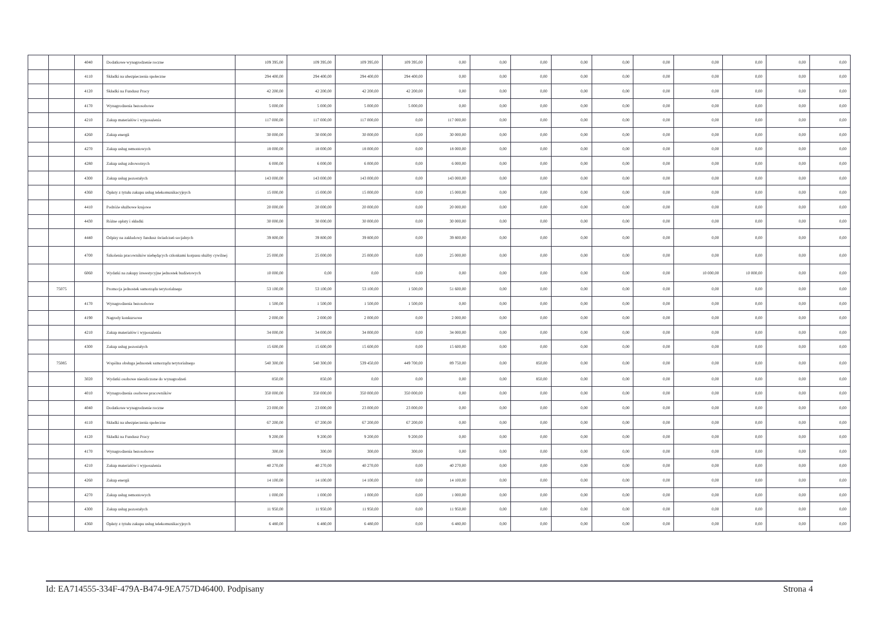| | | 4040 | Dodatkowe wynagrodzenie roczne | 109 395,00 | 109 395,00 | 109 395,00 | 109 395,00 | 0,00 | 0,00 | 0,00 | 0,00 | 0,00 | 0,00 | 0,00 | 0,00 | 0,00 | 0,00 |
| | | 4110 | Składki na ubezpieczenia społeczne | 294 400,00 | 294 400,00 | 294 400,00 | 294 400,00 | 0,00 | 0,00 | 0,00 | 0,00 | 0,00 | 0,00 | 0,00 | 0,00 | 0,00 | 0,00 |
| | | 4120 | Składki na Fundusz Pracy | 42 200,00 | 42 200,00 | 42 200,00 | 42 200,00 | 0,00 | 0,00 | 0,00 | 0,00 | 0,00 | 0,00 | 0,00 | 0,00 | 0,00 | 0,00 |
| | | 4170 | Wynagrodzenia bezosobowe | 5 000,00 | 5 000,00 | 5 000,00 | 5 000,00 | 0,00 | 0,00 | 0,00 | 0,00 | 0,00 | 0,00 | 0,00 | 0,00 | 0,00 | 0,00 |
| | | 4210 | Zakup materiałów i wyposażenia | 117 000,00 | 117 000,00 | 117 000,00 | 0,00 | 117 000,00 | 0,00 | 0,00 | 0,00 | 0,00 | 0,00 | 0,00 | 0,00 | 0,00 | 0,00 |
| | | 4260 | Zakup energii | 30 000,00 | 30 000,00 | 30 000,00 | 0,00 | 30 000,00 | 0,00 | 0,00 | 0,00 | 0,00 | 0,00 | 0,00 | 0,00 | 0,00 | 0,00 |
| | | 4270 | Zakup usług remontowych | 18 000,00 | 18 000,00 | 18 000,00 | 0,00 | 18 000,00 | 0,00 | 0,00 | 0,00 | 0,00 | 0,00 | 0,00 | 0,00 | 0,00 | 0,00 |
| | | 4280 | Zakup usług zdrowotnych | 6 000,00 | 6 000,00 | 6 000,00 | 0,00 | 6 000,00 | 0,00 | 0,00 | 0,00 | 0,00 | 0,00 | 0,00 | 0,00 | 0,00 | 0,00 |
| | | 4300 | Zakup usług pozostałych | 143 000,00 | 143 000,00 | 143 000,00 | 0,00 | 143 000,00 | 0,00 | 0,00 | 0,00 | 0,00 | 0,00 | 0,00 | 0,00 | 0,00 | 0,00 |
| | | 4360 | Opłaty z tytułu zakupu usług telekomunikacyjnych | 15 000,00 | 15 000,00 | 15 000,00 | 0,00 | 15 000,00 | 0,00 | 0,00 | 0,00 | 0,00 | 0,00 | 0,00 | 0,00 | 0,00 | 0,00 |
| | | 4410 | Podróże służbowe krajowe | 20 000,00 | 20 000,00 | 20 000,00 | 0,00 | 20 000,00 | 0,00 | 0,00 | 0,00 | 0,00 | 0,00 | 0,00 | 0,00 | 0,00 | 0,00 |
| | | 4430 | Różne opłaty i składki | 30 000,00 | 30 000,00 | 30 000,00 | 0,00 | 30 000,00 | 0,00 | 0,00 | 0,00 | 0,00 | 0,00 | 0,00 | 0,00 | 0,00 | 0,00 |
| | | 4440 | Odpisy na zakładowy fundusz świadczeń socjalnych | 39 800,00 | 39 800,00 | 39 800,00 | 0,00 | 39 800,00 | 0,00 | 0,00 | 0,00 | 0,00 | 0,00 | 0,00 | 0,00 | 0,00 | 0,00 |
| | | 4700 | Szkolenia pracowników niebędących członkami korpusu służby cywilnej | 25 000,00 | 25 000,00 | 25 000,00 | 0,00 | 25 000,00 | 0,00 | 0,00 | 0,00 | 0,00 | 0,00 | 0,00 | 0,00 | 0,00 | 0,00 |
| | | 6060 | Wydatki na zakupy inwestycyjne jednostek budżetowych | 10 000,00 | 0,00 | 0,00 | 0,00 | 0,00 | 0,00 | 0,00 | 0,00 | 0,00 | 0,00 | 10 000,00 | 10 000,00 | 0,00 | 0,00 |
| | 75075 | | Promocja jednostek samorządu terytorialnego | 53 100,00 | 53 100,00 | 53 100,00 | 1 500,00 | 51 600,00 | 0,00 | 0,00 | 0,00 | 0,00 | 0,00 | 0,00 | 0,00 | 0,00 | 0,00 |
| | | 4170 | Wynagrodzenia bezosobowe | 1 500,00 | 1 500,00 | 1 500,00 | 1 500,00 | 0,00 | 0,00 | 0,00 | 0,00 | 0,00 | 0,00 | 0,00 | 0,00 | 0,00 | 0,00 |
| | | 4190 | Nagrody konkursowe | 2 000,00 | 2 000,00 | 2 000,00 | 0,00 | 2 000,00 | 0,00 | 0,00 | 0,00 | 0,00 | 0,00 | 0,00 | 0,00 | 0,00 | 0,00 |
| | | 4210 | Zakup materiałów i wyposażenia | 34 000,00 | 34 000,00 | 34 000,00 | 0,00 | 34 000,00 | 0,00 | 0,00 | 0,00 | 0,00 | 0,00 | 0,00 | 0,00 | 0,00 | 0,00 |
| | | 4300 | Zakup usług pozostałych | 15 600,00 | 15 600,00 | 15 600,00 | 0,00 | 15 600,00 | 0,00 | 0,00 | 0,00 | 0,00 | 0,00 | 0,00 | 0,00 | 0,00 | 0,00 |
| | 75085 | | Wspólna obsługa jednostek samorządu terytorialnego | 540 300,00 | 540 300,00 | 539 450,00 | 449 700,00 | 89 750,00 | 0,00 | 850,00 | 0,00 | 0,00 | 0,00 | 0,00 | 0,00 | 0,00 | 0,00 |
| | | 3020 | Wydatki osobowe niezaliczone do wynagrodzeń | 850,00 | 850,00 | 0,00 | 0,00 | 0,00 | 0,00 | 850,00 | 0,00 | 0,00 | 0,00 | 0,00 | 0,00 | 0,00 | 0,00 |
| | | 4010 | Wynagrodzenia osobowe pracowników | 350 000,00 | 350 000,00 | 350 000,00 | 350 000,00 | 0,00 | 0,00 | 0,00 | 0,00 | 0,00 | 0,00 | 0,00 | 0,00 | 0,00 | 0,00 |
| | | 4040 | Dodatkowe wynagrodzenie roczne | 23 000,00 | 23 000,00 | 23 000,00 | 23 000,00 | 0,00 | 0,00 | 0,00 | 0,00 | 0,00 | 0,00 | 0,00 | 0,00 | 0,00 | 0,00 |
| | | 4110 | Składki na ubezpieczenia społeczne | 67 200,00 | 67 200,00 | 67 200,00 | 67 200,00 | 0,00 | 0,00 | 0,00 | 0,00 | 0,00 | 0,00 | 0,00 | 0,00 | 0,00 | 0,00 |
| | | 4120 | Składki na Fundusz Pracy | 9 200,00 | 9 200,00 | 9 200,00 | 9 200,00 | 0,00 | 0,00 | 0,00 | 0,00 | 0,00 | 0,00 | 0,00 | 0,00 | 0,00 | 0,00 |
| | | 4170 | Wynagrodzenia bezosobowe | 300,00 | 300,00 | 300,00 | 300,00 | 0,00 | 0,00 | 0,00 | 0,00 | 0,00 | 0,00 | 0,00 | 0,00 | 0,00 | 0,00 |
| | | 4210 | Zakup materiałów i wyposażenia | 40 270,00 | 40 270,00 | 40 270,00 | 0,00 | 40 270,00 | 0,00 | 0,00 | 0,00 | 0,00 | 0,00 | 0,00 | 0,00 | 0,00 | 0,00 |
| | | 4260 | Zakup energii | 14 100,00 | 14 100,00 | 14 100,00 | 0,00 | 14 100,00 | 0,00 | 0,00 | 0,00 | 0,00 | 0,00 | 0,00 | 0,00 | 0,00 | 0,00 |
| | | 4270 | Zakup usług remontowych | 1 000,00 | 1 000,00 | 1 000,00 | 0,00 | 1 000,00 | 0,00 | 0,00 | 0,00 | 0,00 | 0,00 | 0,00 | 0,00 | 0,00 | 0,00 |
| | | 4300 | Zakup usług pozostałych | 11 950,00 | 11 950,00 | 11 950,00 | 0,00 | 11 950,00 | 0,00 | 0,00 | 0,00 | 0,00 | 0,00 | 0,00 | 0,00 | 0,00 | 0,00 |
| | | 4360 | Opłaty z tytułu zakupu usług telekomunikacyjnych | 6 480,00 | 6 480,00 | 6 480,00 | 0,00 | 6 480,00 | 0,00 | 0,00 | 0,00 | 0,00 | 0,00 | 0,00 | 0,00 | 0,00 | 0,00 |
Id: EA714555-334F-479A-B474-9EA757D46400. Podpisany Strona 4